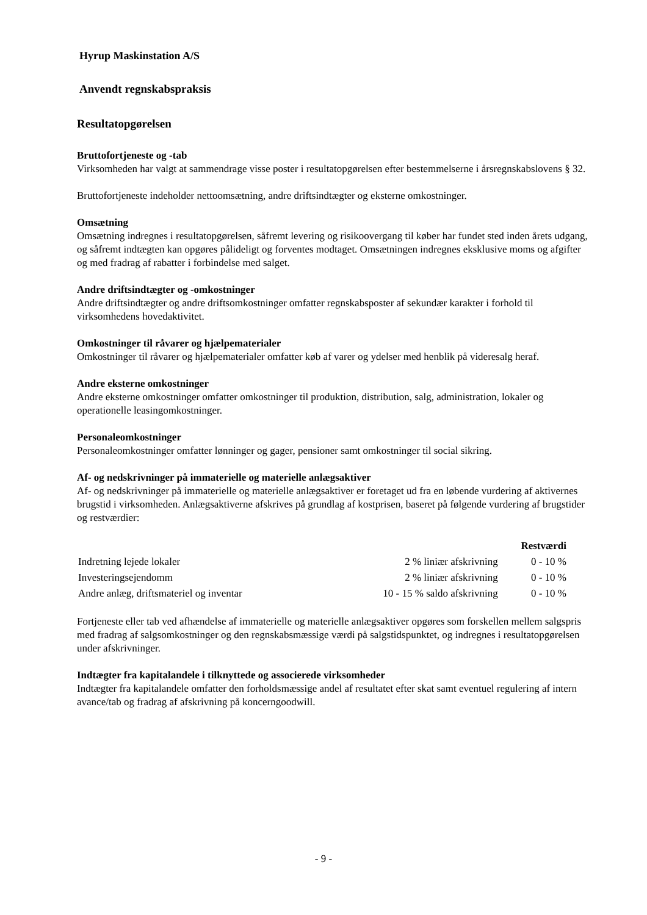Hyrup Maskinstation A/S
Anvendt regnskabspraksis
Resultatopgørelsen
Bruttofortjeneste og -tab
Virksomheden har valgt at sammendrage visse poster i resultatopgørelsen efter bestemmelserne i årsregnskabslovens § 32.
Bruttofortjeneste indeholder nettoomsætning, andre driftsindtægter og eksterne omkostninger.
Omsætning
Omsætning indregnes i resultatopgørelsen, såfremt levering og risikoovergang til køber har fundet sted inden årets udgang, og såfremt indtægten kan opgøres pålideligt og forventes modtaget. Omsætningen indregnes eksklusive moms og afgifter og med fradrag af rabatter i forbindelse med salget.
Andre driftsindtægter og -omkostninger
Andre driftsindtægter og andre driftsomkostninger omfatter regnskabsposter af sekundær karakter i forhold til virksomhedens hovedaktivitet.
Omkostninger til råvarer og hjælpematerialer
Omkostninger til råvarer og hjælpematerialer omfatter køb af varer og ydelser med henblik på videresalg heraf.
Andre eksterne omkostninger
Andre eksterne omkostninger omfatter omkostninger til produktion, distribution, salg, administration, lokaler og operationelle leasingomkostninger.
Personaleomkostninger
Personaleomkostninger omfatter lønninger og gager, pensioner samt omkostninger til social sikring.
Af- og nedskrivninger på immaterielle og materielle anlægsaktiver
Af- og nedskrivninger på immaterielle og materielle anlægsaktiver er foretaget ud fra en løbende vurdering af aktivernes brugstid i virksomheden. Anlægsaktiverne afskrives på grundlag af kostprisen, baseret på følgende vurdering af brugstider og restværdier:
| | | Restværdi |
| --- | --- | --- |
| Indretning lejede lokaler | 2 % liniær afskrivning | 0 - 10 % |
| Investeringsejendomm | 2 % liniær afskrivning | 0 - 10 % |
| Andre anlæg, driftsmateriel og inventar | 10 - 15 % saldo afskrivning | 0 - 10 % |
Fortjeneste eller tab ved afhændelse af immaterielle og materielle anlægsaktiver opgøres som forskellen mellem salgspris med fradrag af salgsomkostninger og den regnskabsmæssige værdi på salgstidspunktet, og indregnes i resultatopgørelsen under afskrivninger.
Indtægter fra kapitalandele i tilknyttede og associerede virksomheder
Indtægter fra kapitalandele omfatter den forholdsmæssige andel af resultatet efter skat samt eventuel regulering af intern avance/tab og fradrag af afskrivning på koncerngoodwill.
- 9 -